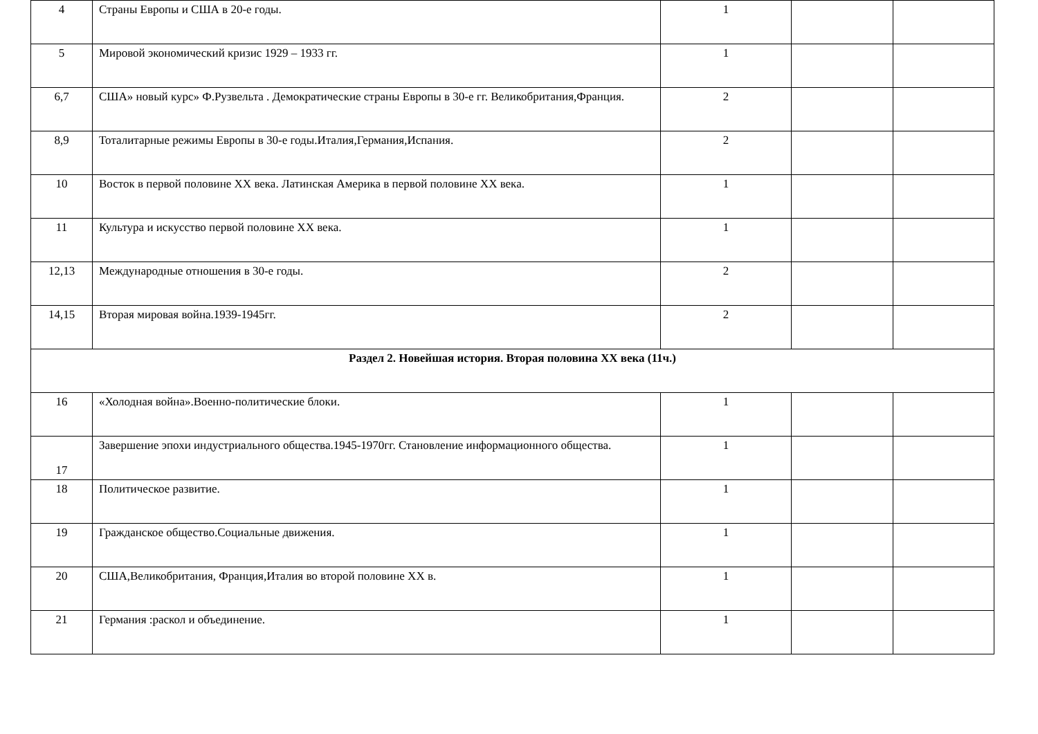| 4 | Страны Европы и США в 20-е годы. | 1 | | |
| 5 | Мировой экономический кризис 1929 – 1933 гг. | 1 | | |
| 6,7 | США» новый курс» Ф.Рузвельта . Демократические страны Европы в 30-е гг. Великобритания,Франция. | 2 | | |
| 8,9 | Тоталитарные режимы Европы в 30-е годы.Италия,Германия,Испания. | 2 | | |
| 10 | Восток в первой половине XX века. Латинская Америка в первой половине XX века. | 1 | | |
| 11 | Культура и искусство первой половине XX века. | 1 | | |
| 12,13 | Международные отношения в 30-е годы. | 2 | | |
| 14,15 | Вторая мировая война.1939-1945гг. | 2 | | |
| Раздел 2. Новейшая история. Вторая половина XX века (11ч.) | | | | |
| 16 | «Холодная война».Военно-политические блоки. | 1 | | |
| 17 | Завершение эпохи индустриального общества.1945-1970гг. Становление информационного общества. | 1 | | |
| 18 | Политическое развитие. | 1 | | |
| 19 | Гражданское общество.Социальные движения. | 1 | | |
| 20 | США,Великобритания, Франция,Италия во второй половине XX в. | 1 | | |
| 21 | Германия :раскол и объединение. | 1 | | |